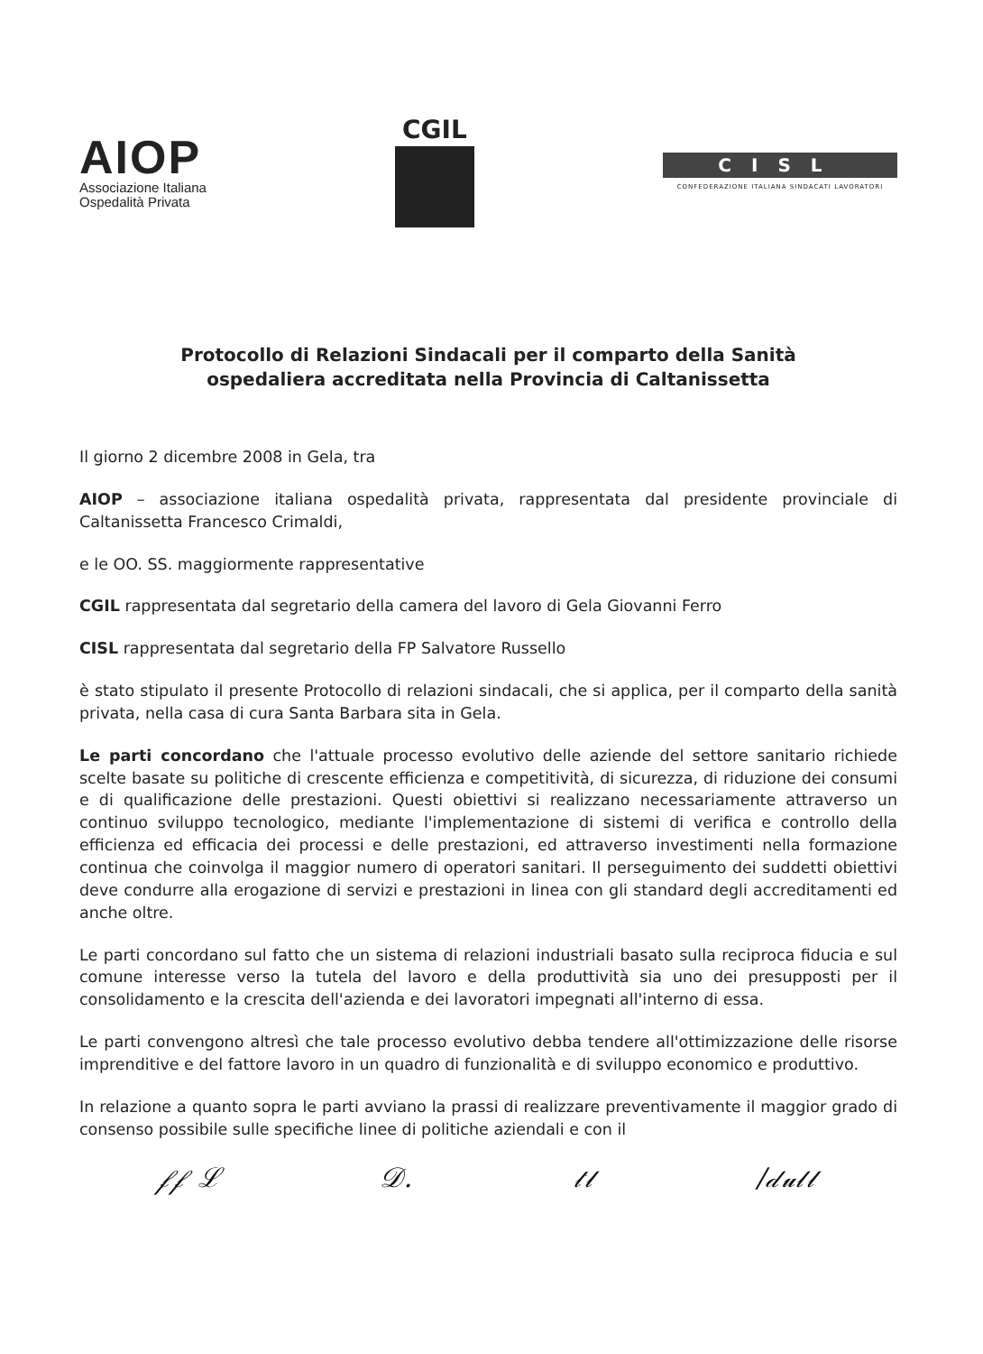AIOP
Associazione Italiana
Ospedalità Privata
CGIL
CISL
CONFEDERAZIONE ITALIANA SINDACATI LAVORATORI
Protocollo di Relazioni Sindacali per il comparto della Sanità
ospedaliera accreditata nella Provincia di Caltanissetta
Il giorno 2 dicembre 2008 in Gela, tra
AIOP – associazione italiana ospedalità privata, rappresentata dal presidente provinciale di Caltanissetta Francesco Crimaldi,
e le OO. SS. maggiormente rappresentative
CGIL rappresentata dal segretario della camera del lavoro di Gela Giovanni Ferro
CISL rappresentata dal segretario della FP Salvatore Russello
è stato stipulato il presente Protocollo di relazioni sindacali, che si applica, per il comparto della sanità privata, nella casa di cura Santa Barbara sita in Gela.
Le parti concordano che l'attuale processo evolutivo delle aziende del settore sanitario richiede scelte basate su politiche di crescente efficienza e competitività, di sicurezza, di riduzione dei consumi e di qualificazione delle prestazioni. Questi obiettivi si realizzano necessariamente attraverso un continuo sviluppo tecnologico, mediante l'implementazione di sistemi di verifica e controllo della efficienza ed efficacia dei processi e delle prestazioni, ed attraverso investimenti nella formazione continua che coinvolga il maggior numero di operatori sanitari. Il perseguimento dei suddetti obiettivi deve condurre alla erogazione di servizi e prestazioni in linea con gli standard degli accreditamenti ed anche oltre.
Le parti concordano sul fatto che un sistema di relazioni industriali basato sulla reciproca fiducia e sul comune interesse verso la tutela del lavoro e della produttività sia uno dei presupposti per il consolidamento e la crescita dell'azienda e dei lavoratori impegnati all'interno di essa.
Le parti convengono altresì che tale processo evolutivo debba tendere all'ottimizzazione delle risorse imprenditive e del fattore lavoro in un quadro di funzionalità e di sviluppo economico e produttivo.
In relazione a quanto sopra le parti avviano la prassi di realizzare preventivamente il maggior grado di consenso possibile sulle specifiche linee di politiche aziendali e con il
𝒻𝒻 ℒ 𝒟. 𝓉𝓁 /𝒹𝓊𝓁𝓁